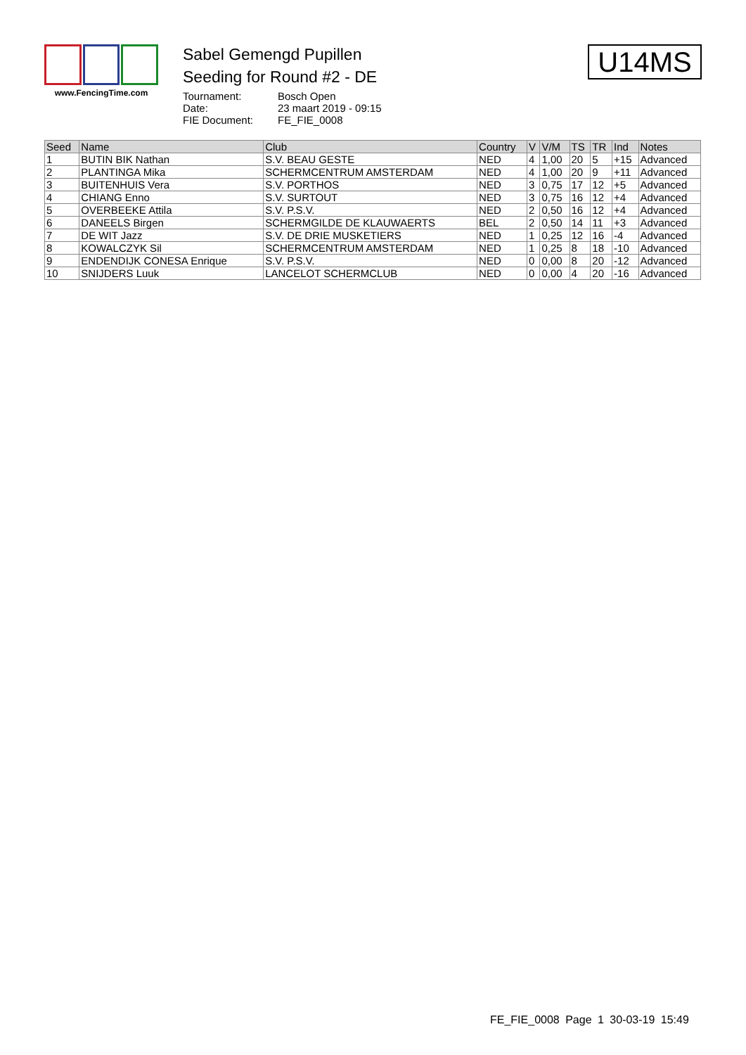www.FencingTime.com
Sabel Gemengd Pupillen
Seeding for Round #2 - DE
Tournament: Bosch Open
Date: 23 maart 2019 - 09:15
FIE Document: FE_FIE_0008
U14MS
| Seed | Name | Club | Country | V | V/M | TS | TR | Ind | Notes |
| --- | --- | --- | --- | --- | --- | --- | --- | --- | --- |
| 1 | BUTIN BIK Nathan | S.V. BEAU GESTE | NED | 4 | 1,00 | 20 | 5 | +15 | Advanced |
| 2 | PLANTINGA Mika | SCHERMCENTRUM AMSTERDAM | NED | 4 | 1,00 | 20 | 9 | +11 | Advanced |
| 3 | BUITENHUIS Vera | S.V. PORTHOS | NED | 3 | 0,75 | 17 | 12 | +5 | Advanced |
| 4 | CHIANG Enno | S.V. SURTOUT | NED | 3 | 0,75 | 16 | 12 | +4 | Advanced |
| 5 | OVERBEEKE Attila | S.V. P.S.V. | NED | 2 | 0,50 | 16 | 12 | +4 | Advanced |
| 6 | DANEELS Birgen | SCHERMGILDE DE KLAUWAERTS | BEL | 2 | 0,50 | 14 | 11 | +3 | Advanced |
| 7 | DE WIT Jazz | S.V. DE DRIE MUSKETIERS | NED | 1 | 0,25 | 12 | 16 | -4 | Advanced |
| 8 | KOWALCZYK Sil | SCHERMCENTRUM AMSTERDAM | NED | 1 | 0,25 | 8 | 18 | -10 | Advanced |
| 9 | ENDENDIJK CONESA Enrique | S.V. P.S.V. | NED | 0 | 0,00 | 8 | 20 | -12 | Advanced |
| 10 | SNIJDERS Luuk | LANCELOT SCHERMCLUB | NED | 0 | 0,00 | 4 | 20 | -16 | Advanced |
FE_FIE_0008 Page 1 30-03-19 15:49